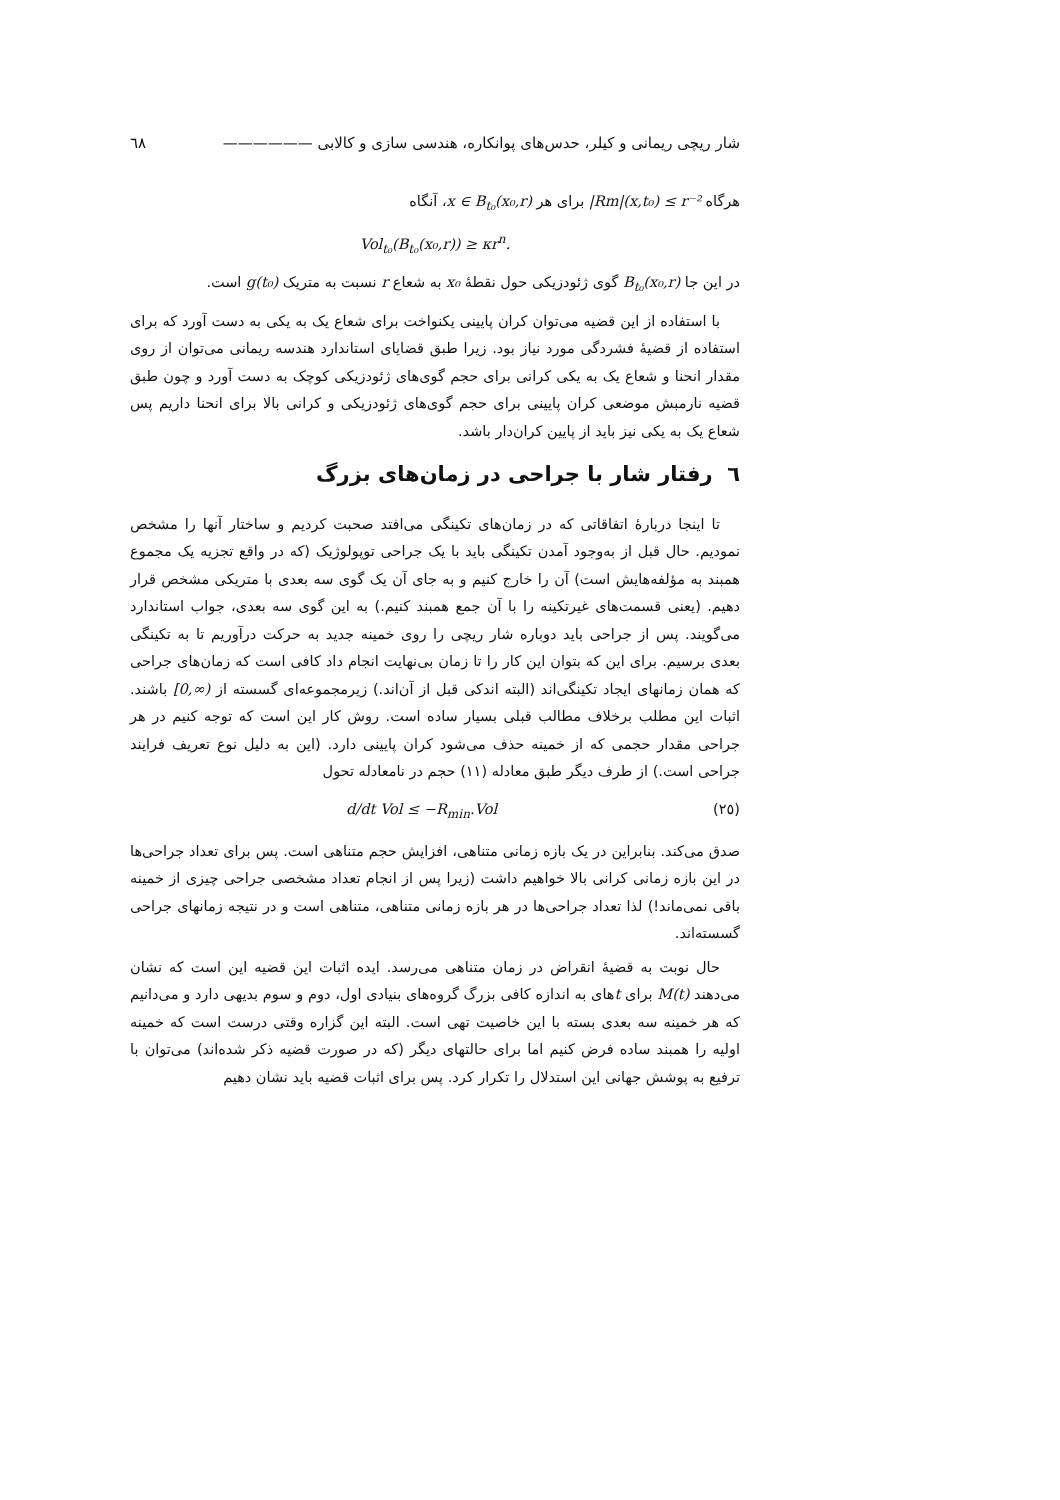شار ریچی ریمانی و کیلر، حدس‌های پوانکاره، هندسی سازی و کالابی —————— ٦٨
هرگاه |Rm|(x,t₀) ≤ r⁻² برای هر x ∈ B<sub>t₀</sub>(x₀,r)، آنگاه
Vol<sub>t₀</sub>(B<sub>t₀</sub>(x₀,r)) ≥ κr<sup>n</sup>.
در این جا B<sub>t₀</sub>(x₀,r) گوی ژئودزیکی حول نقطهٔ x₀ به شعاع r نسبت به متریک g(t₀) است.
با استفاده از این قضیه می‌توان کران پایینی یکنواخت برای شعاع یک به یکی به دست آورد که برای استفاده از قضیهٔ فشردگی مورد نیاز بود. زیرا طبق قضایای استاندارد هندسه ریمانی می‌توان از روی مقدار انحنا و شعاع یک به یکی کرانی برای حجم گوی‌های ژئودزیکی کوچک به دست آورد و چون طبق قضیه نارمبش موضعی کران پایینی برای حجم گوی‌های ژئودزیکی و کرانی بالا برای انحنا داریم پس شعاع یک به یکی نیز باید از پایین کران‌دار باشد.
٦ رفتار شار با جراحی در زمان‌های بزرگ
تا اینجا دربارهٔ اتفاقاتی که در زمان‌های تکینگی می‌افتد صحبت کردیم و ساختار آنها را مشخص نمودیم. حال قبل از به‌وجود آمدن تکینگی باید با یک جراحی توپولوژیک (که در واقع تجزیه یک مجموع همبند به مؤلفه‌هایش است) آن را خارج کنیم و به جای آن یک گوی سه بعدی با متریکی مشخص قرار دهیم. (یعنی قسمت‌های غیرتکینه را با آن جمع همبند کنیم.) به این گوی سه بعدی، جواب استاندارد می‌گویند. پس از جراحی باید دوباره شار ریچی را روی خمینه جدید به حرکت درآوریم تا به تکینگی بعدی برسیم. برای این که بتوان این کار را تا زمان بی‌نهایت انجام داد کافی است که زمان‌های جراحی که همان زمانهای ایجاد تکینگی‌اند (البته اندکی قبل از آن‌اند.) زیرمجموعه‌ای گسسته از [0,∞) باشند. اثبات این مطلب برخلاف مطالب قبلی بسیار ساده است. روش کار این است که توجه کنیم در هر جراحی مقدار حجمی که از خمینه حذف می‌شود کران پایینی دارد. (این به دلیل نوع تعریف فرایند جراحی است.) از طرف دیگر طبق معادله (١١) حجم در نامعادله تحول
(٢٥) d/dt Vol ≤ −R<sub>min</sub>.Vol
صدق می‌کند. بنابراین در یک بازه زمانی متناهی، افزایش حجم متناهی است. پس برای تعداد جراحی‌ها در این بازه زمانی کرانی بالا خواهیم داشت (زیرا پس از انجام تعداد مشخصی جراحی چیزی از خمینه باقی نمی‌ماند!) لذا تعداد جراحی‌ها در هر بازه زمانی متناهی، متناهی است و در نتیجه زمانهای جراحی گسسته‌اند.
حال نوبت به قضیهٔ انقراض در زمان متناهی می‌رسد. ایده اثبات این قضیه این است که نشان می‌دهند M(t) برای tهای به اندازه کافی بزرگ گروه‌های بنیادی اول، دوم و سوم بدیهی دارد و می‌دانیم که هر خمینه سه بعدی بسته با این خاصیت تهی است. البته این گزاره وقتی درست است که خمینه اولیه را همبند ساده فرض کنیم اما برای حالتهای دیگر (که در صورت قضیه ذکر شده‌اند) می‌توان با ترفیع به پوشش جهانی این استدلال را تکرار کرد. پس برای اثبات قضیه باید نشان دهیم